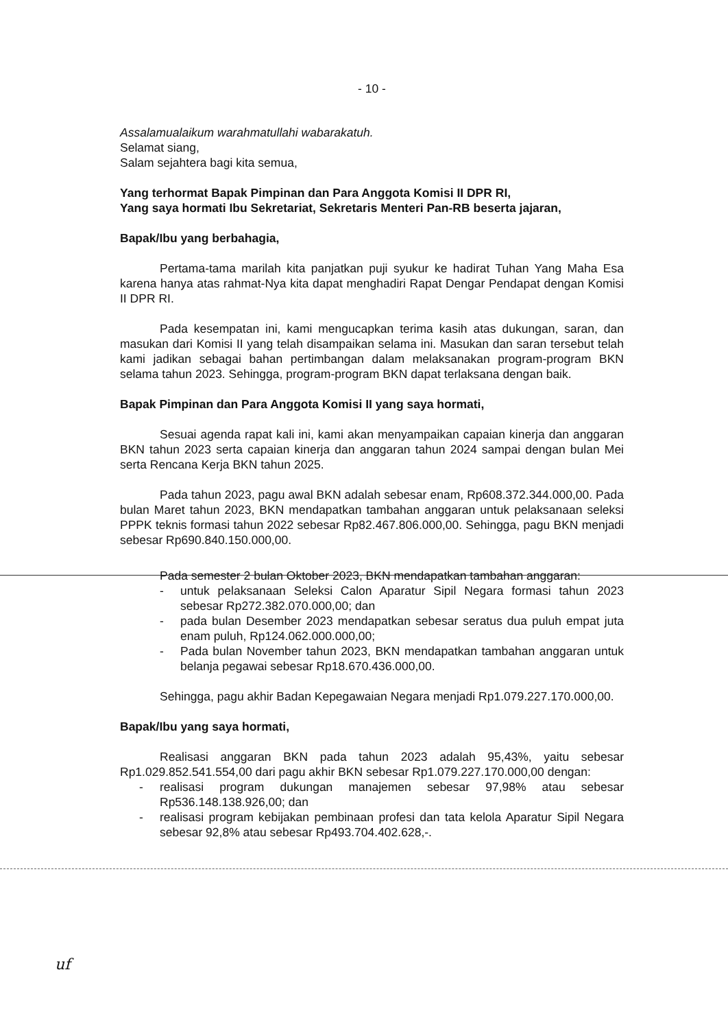- 10 -
Assalamualaikum warahmatullahi wabarakatuh.
Selamat siang,
Salam sejahtera bagi kita semua,
Yang terhormat Bapak Pimpinan dan Para Anggota Komisi II DPR RI,
Yang saya hormati Ibu Sekretariat, Sekretaris Menteri Pan-RB beserta jajaran,
Bapak/Ibu yang berbahagia,
Pertama-tama marilah kita panjatkan puji syukur ke hadirat Tuhan Yang Maha Esa karena hanya atas rahmat-Nya kita dapat menghadiri Rapat Dengar Pendapat dengan Komisi II DPR RI.
Pada kesempatan ini, kami mengucapkan terima kasih atas dukungan, saran, dan masukan dari Komisi II yang telah disampaikan selama ini. Masukan dan saran tersebut telah kami jadikan sebagai bahan pertimbangan dalam melaksanakan program-program BKN selama tahun 2023. Sehingga, program-program BKN dapat terlaksana dengan baik.
Bapak Pimpinan dan Para Anggota Komisi II yang saya hormati,
Sesuai agenda rapat kali ini, kami akan menyampaikan capaian kinerja dan anggaran BKN tahun 2023 serta capaian kinerja dan anggaran tahun 2024 sampai dengan bulan Mei serta Rencana Kerja BKN tahun 2025.
Pada tahun 2023, pagu awal BKN adalah sebesar enam, Rp608.372.344.000,00. Pada bulan Maret tahun 2023, BKN mendapatkan tambahan anggaran untuk pelaksanaan seleksi PPPK teknis formasi tahun 2022 sebesar Rp82.467.806.000,00. Sehingga, pagu BKN menjadi sebesar Rp690.840.150.000,00.
Pada semester 2 bulan Oktober 2023, BKN mendapatkan tambahan anggaran:
- untuk pelaksanaan Seleksi Calon Aparatur Sipil Negara formasi tahun 2023 sebesar Rp272.382.070.000,00; dan
- pada bulan Desember 2023 mendapatkan sebesar seratus dua puluh empat juta enam puluh, Rp124.062.000.000,00;
- Pada bulan November tahun 2023, BKN mendapatkan tambahan anggaran untuk belanja pegawai sebesar Rp18.670.436.000,00.
Sehingga, pagu akhir Badan Kepegawaian Negara menjadi Rp1.079.227.170.000,00.
Bapak/Ibu yang saya hormati,
Realisasi anggaran BKN pada tahun 2023 adalah 95,43%, yaitu sebesar Rp1.029.852.541.554,00 dari pagu akhir BKN sebesar Rp1.079.227.170.000,00 dengan:
- realisasi program dukungan manajemen sebesar 97,98% atau sebesar Rp536.148.138.926,00; dan
- realisasi program kebijakan pembinaan profesi dan tata kelola Aparatur Sipil Negara sebesar 92,8% atau sebesar Rp493.704.402.628,-.
uf